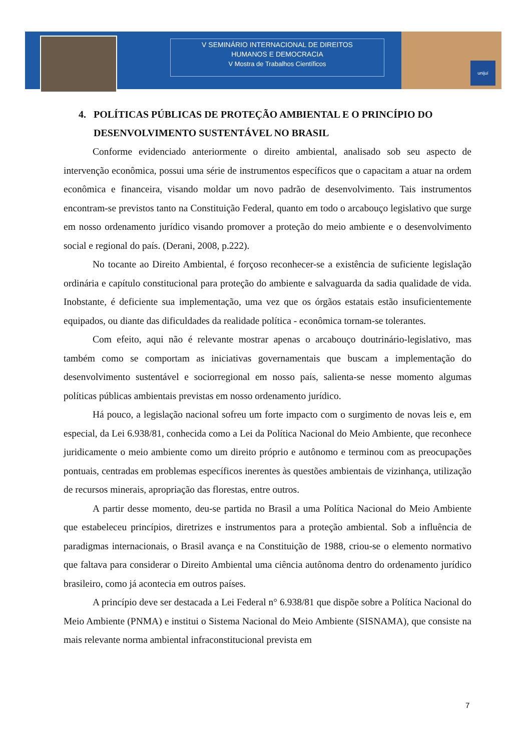V SEMINÁRIO INTERNACIONAL DE DIREITOS
HUMANOS E DEMOCRACIA
V Mostra de Trabalhos Científicos
unijuí
4. POLÍTICAS PÚBLICAS DE PROTEÇÃO AMBIENTAL E O PRINCÍPIO DO
DESENVOLVIMENTO SUSTENTÁVEL NO BRASIL
Conforme evidenciado anteriormente o direito ambiental, analisado sob seu aspecto de intervenção econômica, possui uma série de instrumentos específicos que o capacitam a atuar na ordem econômica e financeira, visando moldar um novo padrão de desenvolvimento. Tais instrumentos encontram-se previstos tanto na Constituição Federal, quanto em todo o arcabouço legislativo que surge em nosso ordenamento jurídico visando promover a proteção do meio ambiente e o desenvolvimento social e regional do país. (Derani, 2008, p.222).
No tocante ao Direito Ambiental, é forçoso reconhecer-se a existência de suficiente legislação ordinária e capítulo constitucional para proteção do ambiente e salvaguarda da sadia qualidade de vida. Inobstante, é deficiente sua implementação, uma vez que os órgãos estatais estão insuficientemente equipados, ou diante das dificuldades da realidade política - econômica tornam-se tolerantes.
Com efeito, aqui não é relevante mostrar apenas o arcabouço doutrinário-legislativo, mas também como se comportam as iniciativas governamentais que buscam a implementação do desenvolvimento sustentável e sociorregional em nosso país, salienta-se nesse momento algumas políticas públicas ambientais previstas em nosso ordenamento jurídico.
Há pouco, a legislação nacional sofreu um forte impacto com o surgimento de novas leis e, em especial, da Lei 6.938/81, conhecida como a Lei da Política Nacional do Meio Ambiente, que reconhece juridicamente o meio ambiente como um direito próprio e autônomo e terminou com as preocupações pontuais, centradas em problemas específicos inerentes às questões ambientais de vizinhança, utilização de recursos minerais, apropriação das florestas, entre outros.
A partir desse momento, deu-se partida no Brasil a uma Política Nacional do Meio Ambiente que estabeleceu princípios, diretrizes e instrumentos para a proteção ambiental. Sob a influência de paradigmas internacionais, o Brasil avança e na Constituição de 1988, criou-se o elemento normativo que faltava para considerar o Direito Ambiental uma ciência autônoma dentro do ordenamento jurídico brasileiro, como já acontecia em outros países.
A princípio deve ser destacada a Lei Federal n° 6.938/81 que dispõe sobre a Política Nacional do Meio Ambiente (PNMA) e institui o Sistema Nacional do Meio Ambiente (SISNAMA), que consiste na mais relevante norma ambiental infraconstitucional prevista em
7